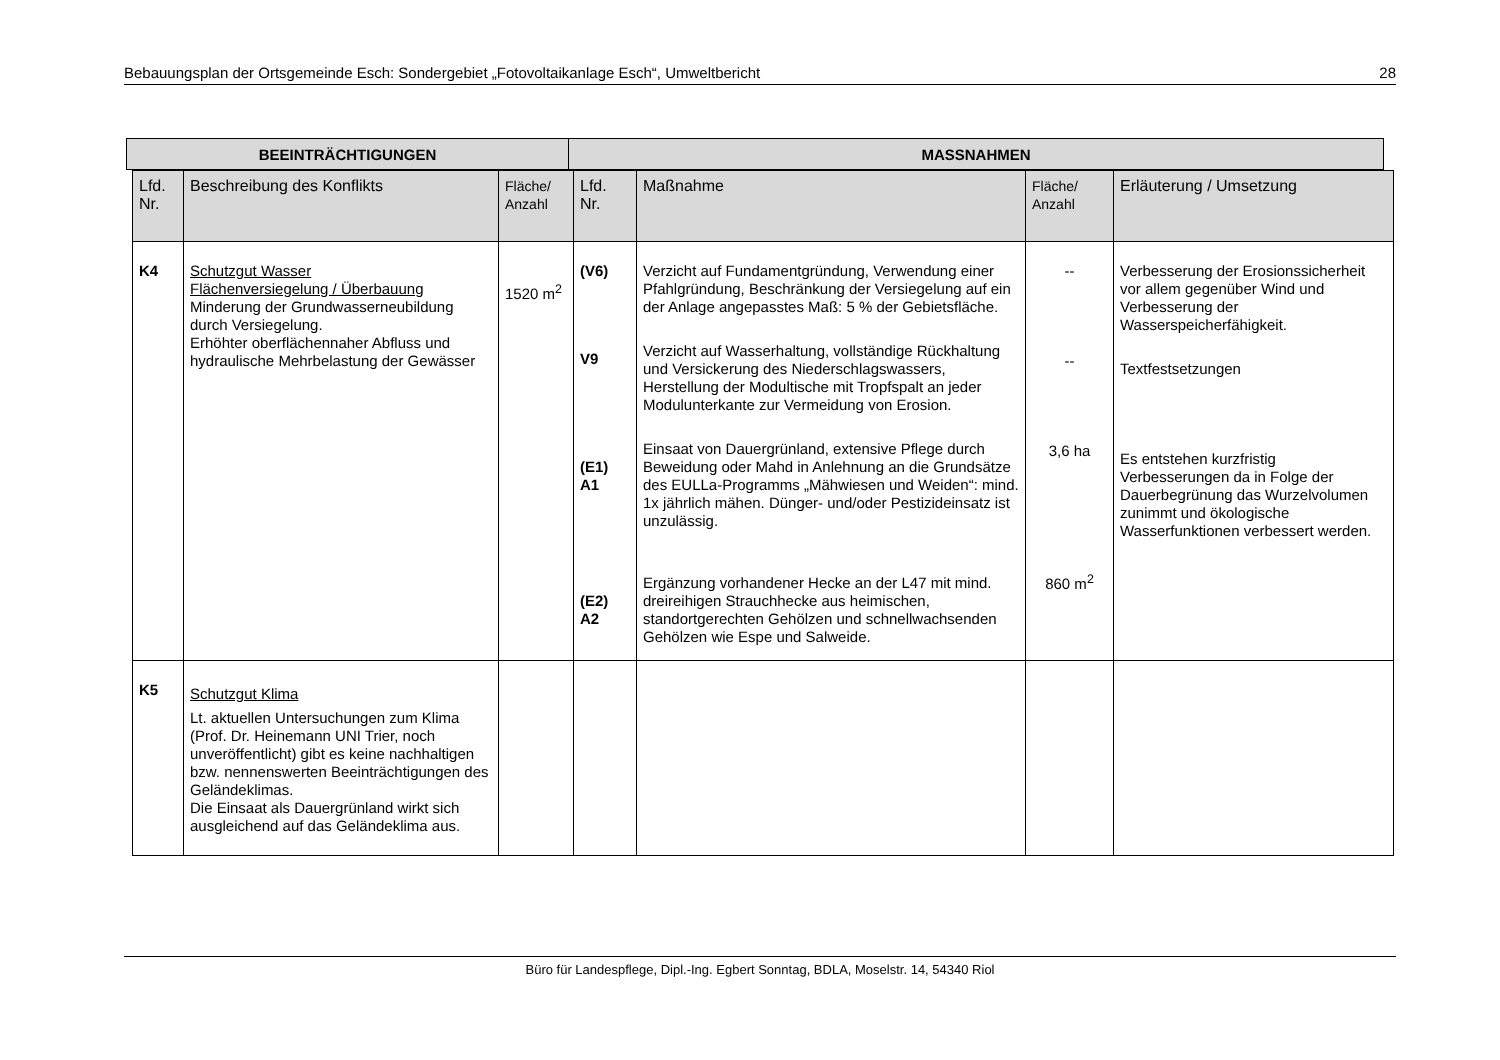Bebauungsplan der Ortsgemeinde Esch: Sondergebiet „Fotovoltaikanlage Esch“, Umweltbericht 28
BEEINTRÄCHTIGUNGEN MASSNAHMEN
| Lfd. Nr. | Beschreibung des Konflikts | Fläche/ Anzahl | Lfd. Nr. | Maßnahme | Fläche/ Anzahl | Erläuterung / Umsetzung |
| --- | --- | --- | --- | --- | --- | --- |
| K4 | Schutzgut Wasser Flächenversiegelung / Überbauung Minderung der Grundwasserneubildung durch Versiegelung. Erhöhter oberflächennaher Abfluss und hydraulische Mehrbelastung der Gewässer | 1520 m<sup>2</sup> | (V6) V9 (E1) A1 (E2) A2 | Verzicht auf Fundamentgründung, Verwendung einer Pfahlgründung, Beschränkung der Versiegelung auf ein der Anlage angepasstes Maß: 5 % der Gebietsfläche. Verzicht auf Wasserhaltung, vollständige Rückhaltung und Versickerung des Niederschlagswassers, Herstellung der Modultische mit Tropfspalt an jeder Modulunterkante zur Vermeidung von Erosion. Einsaat von Dauergrünland, extensive Pflege durch Beweidung oder Mahd in Anlehnung an die Grundsätze des EULLa-Programms „Mähwiesen und Weiden“: mind. 1x jährlich mähen. Dünger- und/oder Pestizideinsatz ist unzulässig. Ergänzung vorhandener Hecke an der L47 mit mind. dreireihigen Strauchhecke aus heimischen, standortgerechten Gehölzen und schnellwachsenden Gehölzen wie Espe und Salweide. | -- -- 3,6 ha 860 m<sup>2</sup> | Verbesserung der Erosionssicherheit vor allem gegenüber Wind und Verbesserung der Wasserspeicherfähigkeit. Textfestsetzungen Es entstehen kurzfristig Verbesserungen da in Folge der Dauerbegrünung das Wurzelvolumen zunimmt und ökologische Wasserfunktionen verbessert werden. |
| K5 | Schutzgut Klima Lt. aktuellen Untersuchungen zum Klima (Prof. Dr. Heinemann UNI Trier, noch unveröffentlicht) gibt es keine nachhaltigen bzw. nennenswerten Beeinträchtigungen des Geländeklimas. Die Einsaat als Dauergrünland wirkt sich ausgleichend auf das Geländeklima aus. | | | | | |
Büro für Landespflege, Dipl.-Ing. Egbert Sonntag, BDLA, Moselstr. 14, 54340 Riol